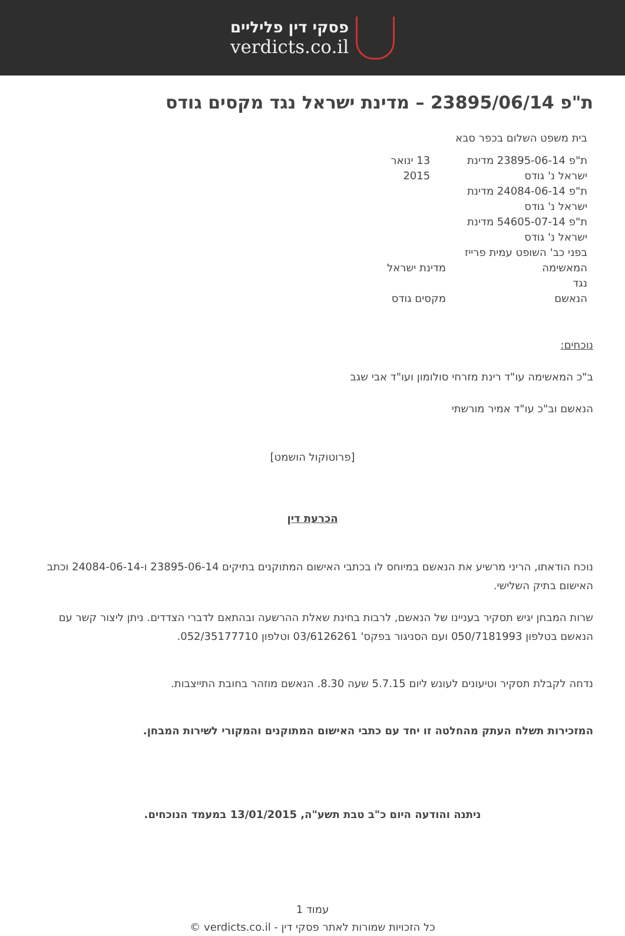פסקי דין פליליים
verdicts.co.il
ת"פ 23895/06/14 – מדינת ישראל נגד מקסים גודס
בית משפט השלום בכפר סבא
ת"פ 23895-06-14 מדינת ישראל נ' גודס
ת"פ 24084-06-14 מדינת ישראל נ' גודס
ת"פ 54605-07-14 מדינת ישראל נ' גודס
13 ינואר 2015
בפני כב' השופט עמית פרייז
המאשימה מדינת ישראל
נגד
הנאשם מקסים גודס
נוכחים:
ב"כ המאשימה עו"ד רינת מזרחי סולומון ועו"ד אבי שגב
הנאשם וב"כ עו"ד אמיר מורשתי
[פרוטוקול הושמט]
הכרעת דין
נוכח הודאתו, הריני מרשיע את הנאשם במיוחס לו בכתבי האישום המתוקנים בתיקים 23895-06-14 ו-24084-06-14 וכתב האישום בתיק השלישי.
שרות המבחן יגיש תסקיר בעניינו של הנאשם, לרבות בחינת שאלת ההרשעה ובהתאם לדברי הצדדים. ניתן ליצור קשר עם הנאשם בטלפון 050/7181993 ועם הסניגור בפקס' 03/6126261 וטלפון 052/35177710.
נדחה לקבלת תסקיר וטיעונים לעונש ליום 5.7.15 שעה 8.30. הנאשם מוזהר בחובת התייצבות.
המזכירות תשלח העתק מהחלטה זו יחד עם כתבי האישום המתוקנים והמקורי לשירות המבחן.
ניתנה והודעה היום כ"ב טבת תשע"ה, 13/01/2015 במעמד הנוכחים.
עמוד 1
כל הזכויות שמורות לאתר פסקי דין - verdicts.co.il ©